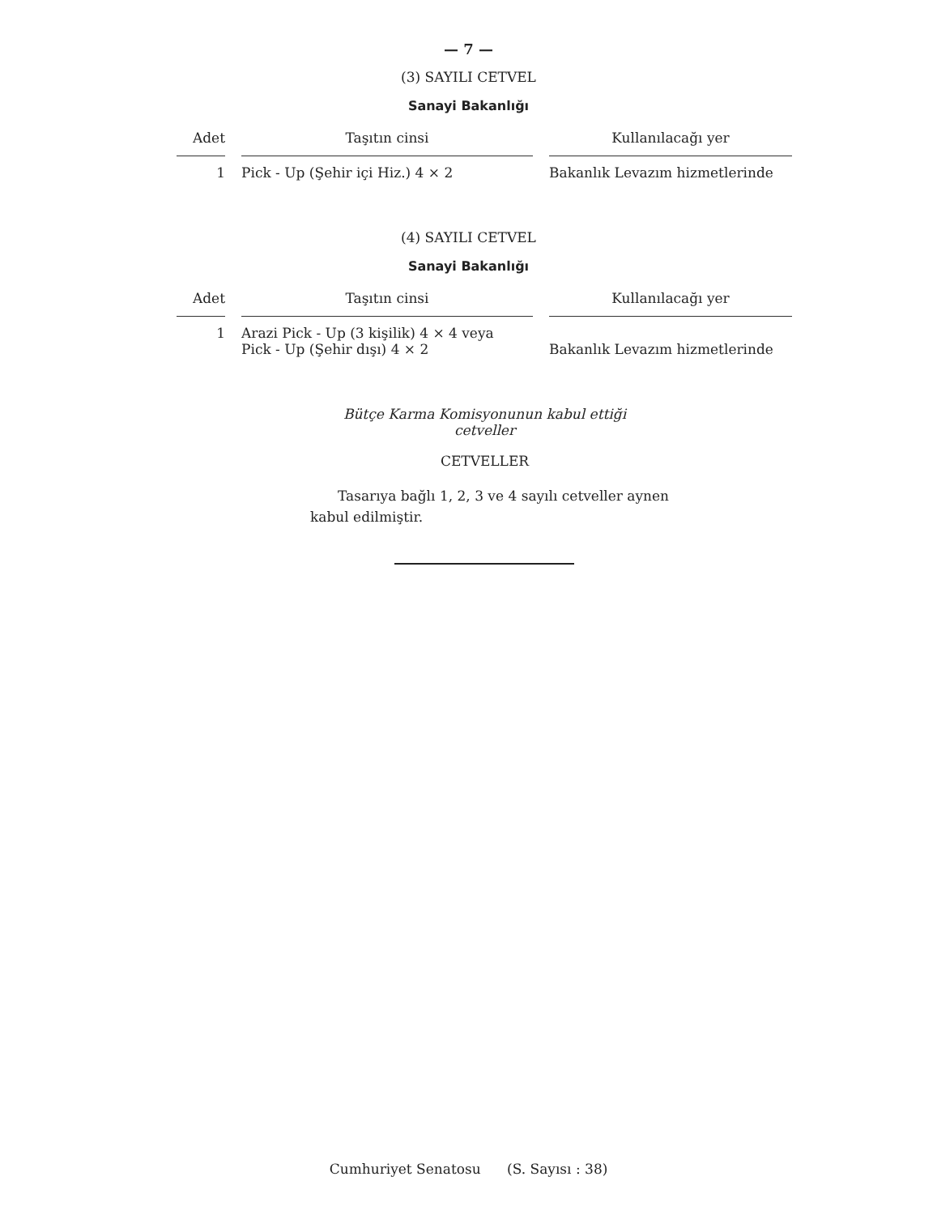— 7 —
(3) SAYILI CETVEL
Sanayi Bakanlığı
| Adet | Taşıtın cinsi | Kullanılacağı yer |
| --- | --- | --- |
| 1 | Pick - Up (Şehir içi Hiz.) 4 × 2 | Bakanlık Levazım hizmetlerinde |
(4) SAYILI CETVEL
Sanayi Bakanlığı
| Adet | Taşıtın cinsi | Kullanılacağı yer |
| --- | --- | --- |
| 1 | Arazi Pick - Up (3 kişilik) 4 × 4 veya Pick - Up (Şehir dışı) 4 × 2 | Bakanlık Levazım hizmetlerinde |
Bütçe Karma Komisyonunun kabul ettiği
cetveller
CETVELLER
Tasarıya bağlı 1, 2, 3 ve 4 sayılı cetveller aynen kabul edilmiştir.
Cumhuriyet Senatosu (S. Sayısı : 38)